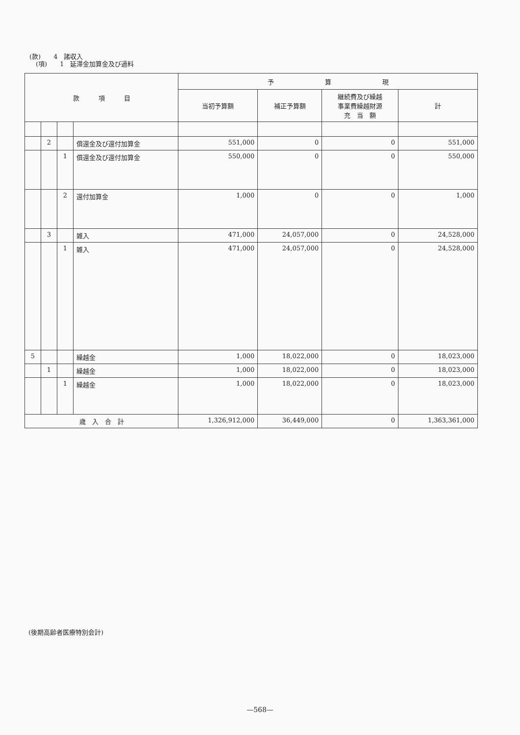(款)　　4　諸収入
　(項)　　1　延滞金加算金及び過料
| 款 項 目 | | | | 予 算 現 | | | |
| --- | --- | --- | --- | --- | --- | --- | --- |
| | | | | 当初予算額 | 補正予算額 | 継続費及び繰越 事業費繰越財源 充 当 額 | 計 |
| | 2 | | 償還金及び還付加算金 | 551,000 | 0 | 0 | 551,000 |
| | | 1 | 償還金及び還付加算金 | 550,000 | 0 | 0 | 550,000 |
| | | 2 | 還付加算金 | 1,000 | 0 | 0 | 1,000 |
| | 3 | | 雑入 | 471,000 | 24,057,000 | 0 | 24,528,000 |
| | | 1 | 雑入 | 471,000 | 24,057,000 | 0 | 24,528,000 |
| 5 | | | 繰越金 | 1,000 | 18,022,000 | 0 | 18,023,000 |
| | 1 | | 繰越金 | 1,000 | 18,022,000 | 0 | 18,023,000 |
| | | 1 | 繰越金 | 1,000 | 18,022,000 | 0 | 18,023,000 |
| 歳 入 合 計 | | | | 1,326,912,000 | 36,449,000 | 0 | 1,363,361,000 |
(後期高齢者医療特別会計)
—568—